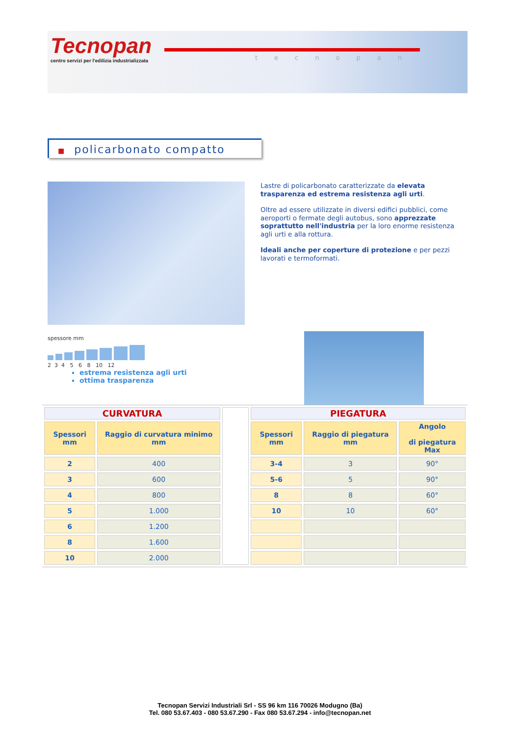Tecnopan
centro servizi per l'edilizia industrializzata
tecnopan
■ policarbonato compatto
Lastre di policarbonato caratterizzate da elevata trasparenza ed estrema resistenza agli urti.
Oltre ad essere utilizzate in diversi edifici pubblici, come aeroporti o fermate degli autobus, sono apprezzate soprattutto nell'industria per la loro enorme resistenza agli urti e alla rottura.
Ideali anche per coperture di protezione e per pezzi lavorati e termoformati.
spessore mm
2 3 4 5 6 8 10 12
estrema resistenza agli urti
ottima trasparenza
| CURVATURA | | | PIEGATURA | | |
| Spessori mm | Raggio di curvatura minimo mm | | Spessori mm | Raggio di piegatura mm | Angolo di piegatura Max |
| 2 | 400 | | 3-4 | 3 | 90° |
| 3 | 600 | | 5-6 | 5 | 90° |
| 4 | 800 | | 8 | 8 | 60° |
| 5 | 1.000 | | 10 | 10 | 60° |
| 6 | 1.200 | | | | |
| 8 | 1.600 | | | | |
| 10 | 2.000 | | | | |
Tecnopan Servizi Industriali Srl - SS 96 km 116 70026 Modugno (Ba)
Tel. 080 53.67.403 - 080 53.67.290 - Fax 080 53.67.294 - info@tecnopan.net